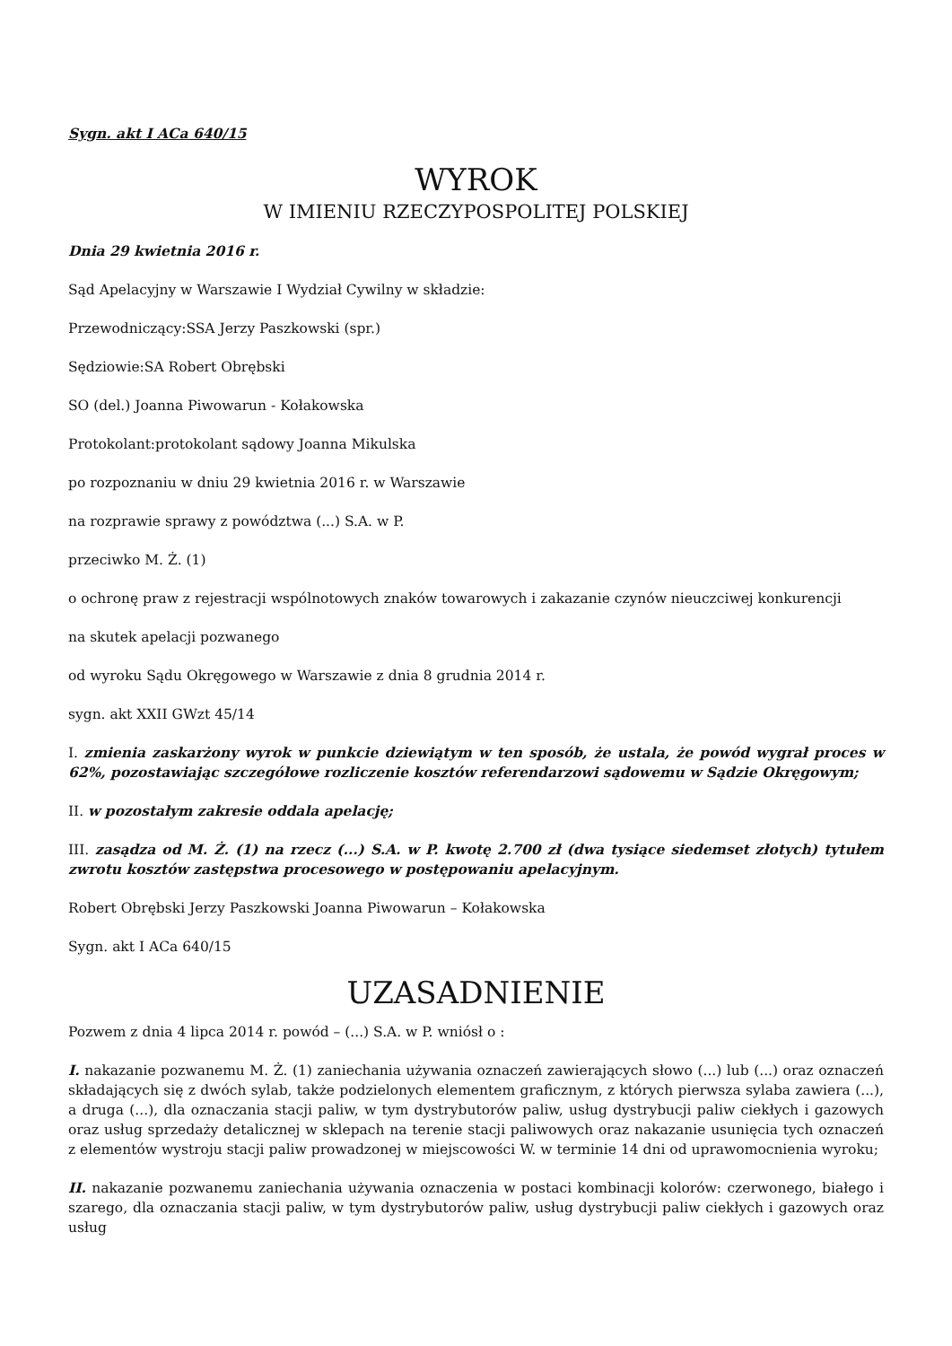Sygn. akt I ACa 640/15
WYROK
W IMIENIU RZECZYPOSPOLITEJ POLSKIEJ
Dnia 29 kwietnia 2016 r.
Sąd Apelacyjny w Warszawie I Wydział Cywilny w składzie:
Przewodniczący:SSA Jerzy Paszkowski (spr.)
Sędziowie:SA Robert Obrębski
SO (del.) Joanna Piwowarun - Kołakowska
Protokolant:protokolant sądowy Joanna Mikulska
po rozpoznaniu w dniu 29 kwietnia 2016 r. w Warszawie
na rozprawie sprawy z powództwa (...) S.A. w P.
przeciwko M. Ż. (1)
o ochronę praw z rejestracji wspólnotowych znaków towarowych i zakazanie czynów nieuczciwej konkurencji
na skutek apelacji pozwanego
od wyroku Sądu Okręgowego w Warszawie z dnia 8 grudnia 2014 r.
sygn. akt XXII GWzt 45/14
I. zmienia zaskarżony wyrok w punkcie dziewiątym w ten sposób, że ustala, że powód wygrał proces w 62%, pozostawiając szczegółowe rozliczenie kosztów referendarzowi sądowemu w Sądzie Okręgowym;
II. w pozostałym zakresie oddala apelację;
III. zasądza od M. Ż. (1) na rzecz (...) S.A. w P. kwotę 2.700 zł (dwa tysiące siedemset złotych) tytułem zwrotu kosztów zastępstwa procesowego w postępowaniu apelacyjnym.
Robert Obrębski Jerzy Paszkowski Joanna Piwowarun – Kołakowska
Sygn. akt I ACa 640/15
UZASADNIENIE
Pozwem z dnia 4 lipca 2014 r. powód – (...) S.A. w P. wniósł o :
I. nakazanie pozwanemu M. Ż. (1) zaniechania używania oznaczeń zawierających słowo (...) lub (...) oraz oznaczeń składających się z dwóch sylab, także podzielonych elementem graficznym, z których pierwsza sylaba zawiera (...), a druga (...), dla oznaczania stacji paliw, w tym dystrybutorów paliw, usług dystrybucji paliw ciekłych i gazowych oraz usług sprzedaży detalicznej w sklepach na terenie stacji paliwowych oraz nakazanie usunięcia tych oznaczeń z elementów wystroju stacji paliw prowadzonej w miejscowości W. w terminie 14 dni od uprawomocnienia wyroku;
II. nakazanie pozwanemu zaniechania używania oznaczenia w postaci kombinacji kolorów: czerwonego, białego i szarego, dla oznaczania stacji paliw, w tym dystrybutorów paliw, usług dystrybucji paliw ciekłych i gazowych oraz usług